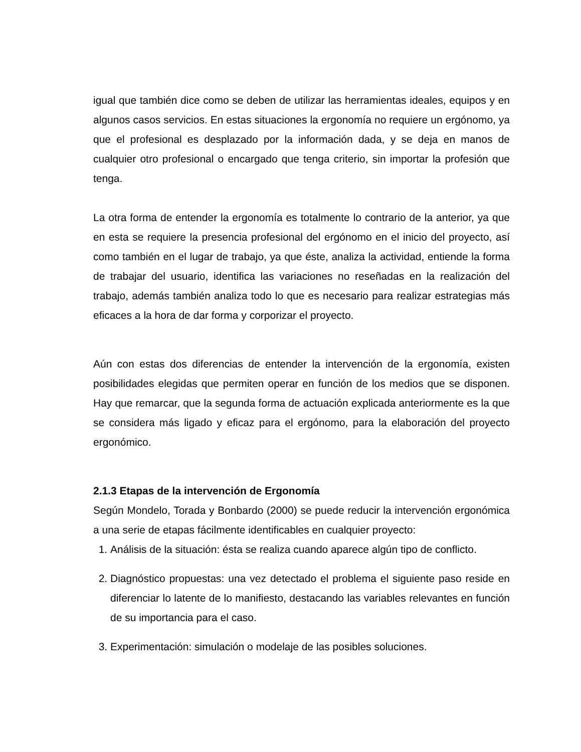igual que también dice como se deben de utilizar las herramientas ideales, equipos y en algunos casos servicios. En estas situaciones la ergonomía no requiere un ergónomo, ya que el profesional es desplazado por la información dada, y se deja en manos de cualquier otro profesional o encargado que tenga criterio, sin importar la profesión que tenga.
La otra forma de entender la ergonomía es totalmente lo contrario de la anterior, ya que en esta se requiere la presencia profesional del ergónomo en el inicio del proyecto, así como también en el lugar de trabajo, ya que éste, analiza la actividad, entiende la forma de trabajar del usuario, identifica las variaciones no reseñadas en la realización del trabajo, además también analiza todo lo que es necesario para realizar estrategias más eficaces a la hora de dar forma y corporizar el proyecto.
Aún con estas dos diferencias de entender la intervención de la ergonomía, existen posibilidades elegidas que permiten operar en función de los medios que se disponen. Hay que remarcar, que la segunda forma de actuación explicada anteriormente es la que se considera más ligado y eficaz para el ergónomo, para la elaboración del proyecto ergonómico.
2.1.3 Etapas de la intervención de Ergonomía
Según Mondelo, Torada y Bonbardo (2000) se puede reducir la intervención ergonómica a una serie de etapas fácilmente identificables en cualquier proyecto:
1. Análisis de la situación: ésta se realiza cuando aparece algún tipo de conflicto.
2. Diagnóstico propuestas: una vez detectado el problema el siguiente paso reside en diferenciar lo latente de lo manifiesto, destacando las variables relevantes en función de su importancia para el caso.
3. Experimentación: simulación o modelaje de las posibles soluciones.